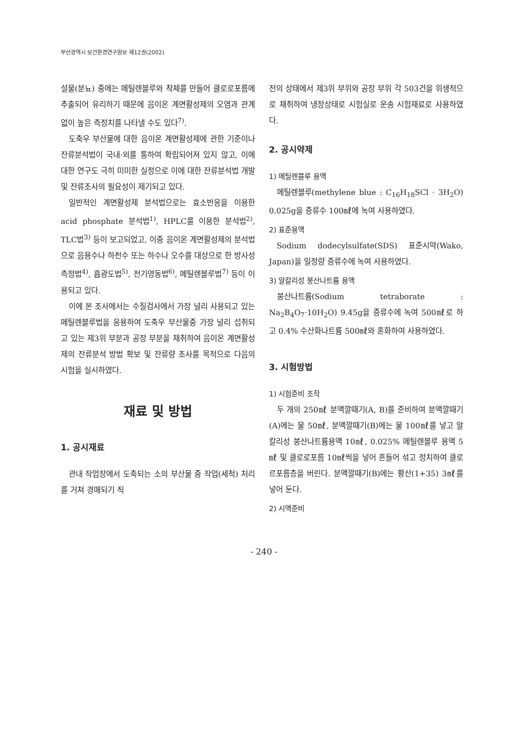부산광역시 보건환경연구원보 제12권(2002)
설물(분뇨) 중에는 메틸렌블루와 착체를 만들어 클로로포름에 추출되어 유리하기 때문에 음이온 계면활성제의 오염과 관계없이 높은 측정치를 나타낼 수도 있다<sup>7)</sup>.
도축우 부산물에 대한 음이온 계면활성제에 관한 기준이나 잔류분석법이 국내·외를 통하여 확립되어져 있지 않고, 이에 대한 연구도 극히 미미한 실정으로 이에 대한 잔류분석법 개발 및 잔류조사의 필요성이 제기되고 있다.
일반적인 계면활성제 분석법으로는 효소반응을 이용한 acid phosphate 분석법<sup>1)</sup>, HPLC를 이용한 분석법<sup>2)</sup>, TLC법<sup>3)</sup> 등이 보고되었고, 이중 음이온 계면활성제의 분석법으로 음용수나 하천수 또는 하수나 오수를 대상으로 한 방사성 측정법<sup>4)</sup>, 흡광도법<sup>5)</sup>, 전기영동법<sup>6)</sup>, 메틸렌블루법<sup>7)</sup> 등이 이용되고 있다.
이에 본 조사에서는 수질검사에서 가장 널리 사용되고 있는 메틸렌블루법을 응용하여 도축우 부산물중 가장 널리 섭취되고 있는 제3위 부분과 공장 부분을 채취하여 음이온 계면활성제의 잔류분석 방법 확보 및 잔류량 조사를 목적으로 다음의 시험을 실시하였다.
재료 및 방법
1. 공시재료
관내 작업장에서 도축되는 소의 부산물 중 작업(세척) 처리를 거쳐 경매되기 직
전의 상태에서 제3위 부위와 공장 부위 각 503건을 위생적으로 채취하여 냉장상태로 시험실로 운송 시험재료로 사용하였다.
2. 공시약제
1) 메틸렌블루 용액
메틸렌블루(methylene blue : C<sub>16</sub>H<sub>18</sub>SCl · 3H<sub>2</sub>O) 0.025g을 증류수 100㎖에 녹여 사용하였다.
2) 표준용액
Sodium dodecylsulfate(SDS) 표준시약(Wako, Japan)을 일정량 증류수에 녹여 사용하였다.
3) 알칼리성 붕산나트륨 용액
붕산나트륨(Sodium tetraborate : Na<sub>2</sub>B<sub>4</sub>O<sub>7</sub>·10H<sub>2</sub>O) 9.45g을 증류수에 녹여 500㎖로 하고 0.4% 수산화나트륨 500㎖와 혼화하여 사용하였다.
3. 시험방법
1) 시험준비 조작
두 개의 250㎖ 분액깔때기(A, B)를 준비하여 분액깔때기(A)에는 물 50㎖, 분액깔때기(B)에는 물 100㎖를 넣고 알칼리성 붕산나트륨용액 10㎖, 0.025% 메틸렌블루 용액 5㎖ 및 클로로포름 10㎖씩을 넣어 흔들어 섞고 정치하여 클로르포름층을 버린다. 분액깔때기(B)에는 황산(1+35) 3㎖를 넣어 둔다.
2) 시액준비
- 240 -